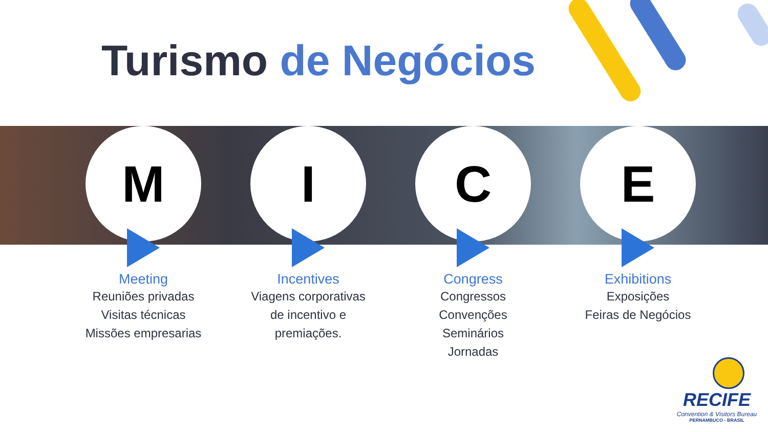Turismo de Negócios
M
Meeting
Reuniões privadas
Visitas técnicas
Missões empresarias
I
Incentives
Viagens corporativas
de incentivo e
premiações.
C
Congress
Congressos
Convenções
Seminários
Jornadas
E
Exhibitions
Exposições
Feiras de Negócios
RECIFE
Convention & Visitors Bureau
PERNAMBUCO - BRASIL